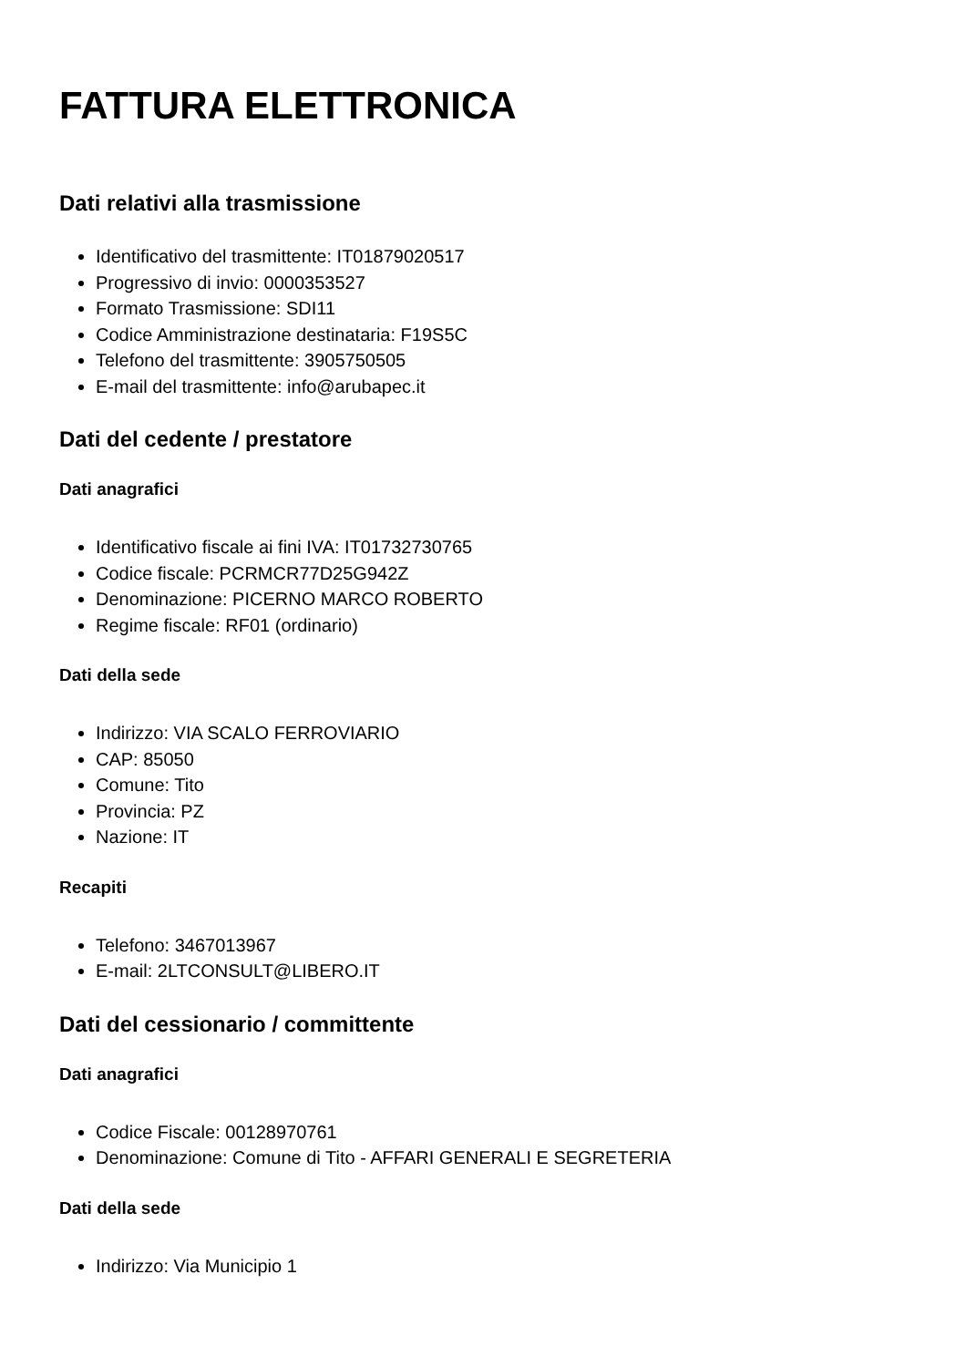FATTURA ELETTRONICA
Dati relativi alla trasmissione
Identificativo del trasmittente: IT01879020517
Progressivo di invio: 0000353527
Formato Trasmissione: SDI11
Codice Amministrazione destinataria: F19S5C
Telefono del trasmittente: 3905750505
E-mail del trasmittente: info@arubapec.it
Dati del cedente / prestatore
Dati anagrafici
Identificativo fiscale ai fini IVA: IT01732730765
Codice fiscale: PCRMCR77D25G942Z
Denominazione: PICERNO MARCO ROBERTO
Regime fiscale: RF01 (ordinario)
Dati della sede
Indirizzo: VIA SCALO FERROVIARIO
CAP: 85050
Comune: Tito
Provincia: PZ
Nazione: IT
Recapiti
Telefono: 3467013967
E-mail: 2LTCONSULT@LIBERO.IT
Dati del cessionario / committente
Dati anagrafici
Codice Fiscale: 00128970761
Denominazione: Comune di Tito - AFFARI GENERALI E SEGRETERIA
Dati della sede
Indirizzo: Via Municipio 1